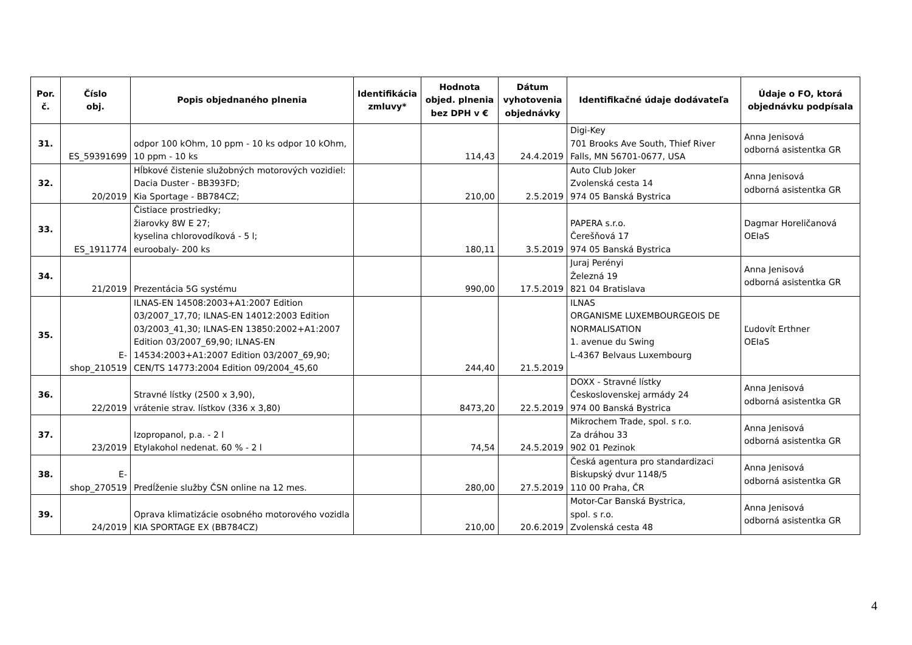| Por. č. | Číslo obj. | Popis objednaného plnenia | Identifikácia zmluvy* | Hodnota objed. plnenia bez DPH v € | Dátum vyhotovenia objednávky | Identifikačné údaje dodávateľa | Údaje o FO, ktorá objednávku podpísala |
| --- | --- | --- | --- | --- | --- | --- | --- |
| 31. | ES_59391699 | odpor 100 kOhm, 10 ppm - 10 ks odpor 10 kOhm, 10 ppm - 10 ks | | 114,43 | 24.4.2019 | Digi-Key 701 Brooks Ave South, Thief River Falls, MN 56701-0677, USA | Anna Jenisová odborná asistentka GR |
| 32. | 20/2019 | Hĺbkové čistenie služobných motorových vozidiel: Dacia Duster - BB393FD; Kia Sportage - BB784CZ; | | 210,00 | 2.5.2019 | Auto Club Joker Zvolenská cesta 14 974 05 Banská Bystrica | Anna Jenisová odborná asistentka GR |
| 33. | ES_1911774 | Čistiace prostriedky; žiarovky 8W E 27; kyselina chlorovodíková - 5 l; euroobaly- 200 ks | | 180,11 | 3.5.2019 | PAPERA s.r.o. Čerešňová 17 974 05 Banská Bystrica | Dagmar Horeličanová OEIaS |
| 34. | 21/2019 | Prezentácia 5G systému | | 990,00 | 17.5.2019 | Juraj Perényi Železná 19 821 04 Bratislava | Anna Jenisová odborná asistentka GR |
| 35. | E- shop_210519 | ILNAS-EN 14508:2003+A1:2007 Edition 03/2007_17,70; ILNAS-EN 14012:2003 Edition 03/2003_41,30; ILNAS-EN 13850:2002+A1:2007 Edition 03/2007_69,90; ILNAS-EN 14534:2003+A1:2007 Edition 03/2007_69,90; CEN/TS 14773:2004 Edition 09/2004_45,60 | | 244,40 | 21.5.2019 | ILNAS ORGANISME LUXEMBOURGEOIS DE NORMALISATION 1. avenue du Swing L-4367 Belvaus Luxembourg | Ľudovít Erthner OEIaS |
| 36. | 22/2019 | Stravné lístky (2500 x 3,90), vrátenie strav. lístkov (336 x 3,80) | | 8473,20 | 22.5.2019 | DOXX - Stravné lístky Československej armády 24 974 00 Banská Bystrica | Anna Jenisová odborná asistentka GR |
| 37. | 23/2019 | Izopropanol, p.a. - 2 l Etylakohol nedenat. 60 % - 2 l | | 74,54 | 24.5.2019 | Mikrochem Trade, spol. s r.o. Za dráhou 33 902 01 Pezinok | Anna Jenisová odborná asistentka GR |
| 38. | E- shop_270519 | Predĺženie služby ČSN online na 12 mes. | | 280,00 | 27.5.2019 | Česká agentura pro standardizaci Biskupský dvur 1148/5 110 00 Praha, ČR | Anna Jenisová odborná asistentka GR |
| 39. | 24/2019 | Oprava klimatizácie osobného motorového vozidla KIA SPORTAGE EX (BB784CZ) | | 210,00 | 20.6.2019 | Motor-Car Banská Bystrica, spol. s r.o. Zvolenská cesta 48 | Anna Jenisová odborná asistentka GR |
4